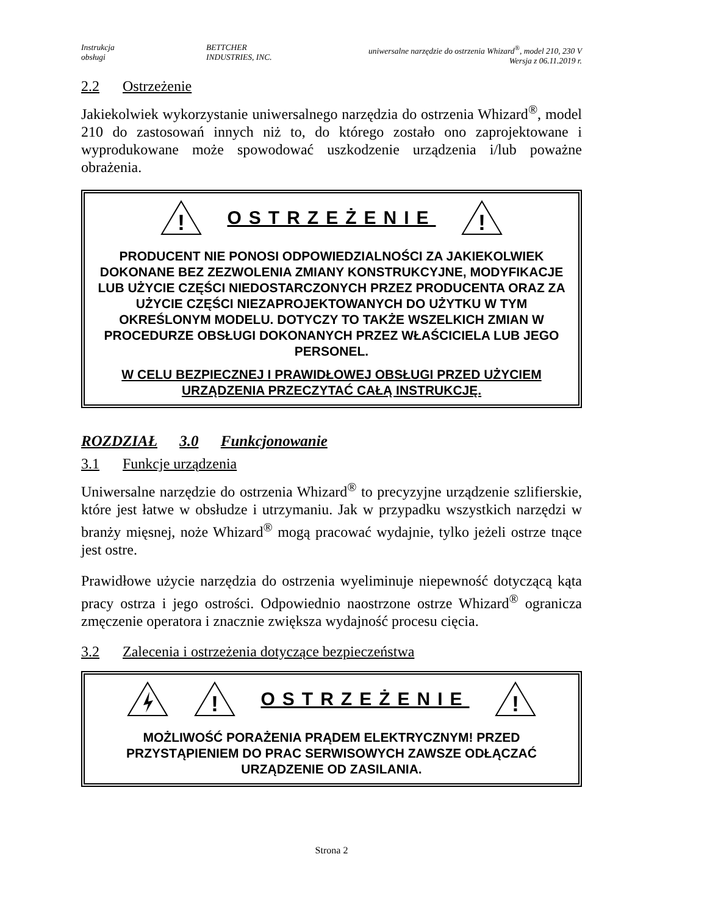Instrukcja
obsługi
BETTCHER
INDUSTRIES, INC.
uniwersalne narzędzie do ostrzenia Whizard<sup>®</sup>, model 210, 230 V
Wersja z 06.11.2019 r.
2.2 Ostrzeżenie
Jakiekolwiek wykorzystanie uniwersalnego narzędzia do ostrzenia Whizard<sup>®</sup>, model 210 do zastosowań innych niż to, do którego zostało ono zaprojektowane i wyprodukowane może spowodować uszkodzenie urządzenia i/lub poważne obrażenia.
!
OSTRZEŻENIE
!
PRODUCENT NIE PONOSI ODPOWIEDZIALNOŚCI ZA JAKIEKOLWIEK DOKONANE BEZ ZEZWOLENIA ZMIANY KONSTRUKCYJNE, MODYFIKACJE LUB UŻYCIE CZĘŚCI NIEDOSTARCZONYCH PRZEZ PRODUCENTA ORAZ ZA UŻYCIE CZĘŚCI NIEZAPROJEKTOWANYCH DO UŻYTKU W TYM OKREŚLONYM MODELU. DOTYCZY TO TAKŻE WSZELKICH ZMIAN W PROCEDURZE OBSŁUGI DOKONANYCH PRZEZ WŁAŚCICIELA LUB JEGO PERSONEL.
W CELU BEZPIECZNEJ I PRAWIDŁOWEJ OBSŁUGI PRZED UŻYCIEM URZĄDZENIA PRZECZYTAĆ CAŁĄ INSTRUKCJĘ.
ROZDZIAŁ 3.0 Funkcjonowanie
3.1 Funkcje urządzenia
Uniwersalne narzędzie do ostrzenia Whizard<sup>®</sup> to precyzyjne urządzenie szlifierskie, które jest łatwe w obsłudze i utrzymaniu. Jak w przypadku wszystkich narzędzi w branży mięsnej, noże Whizard<sup>®</sup> mogą pracować wydajnie, tylko jeżeli ostrze tnące jest ostre.
Prawidłowe użycie narzędzia do ostrzenia wyeliminuje niepewność dotyczącą kąta pracy ostrza i jego ostrości. Odpowiednio naostrzone ostrze Whizard<sup>®</sup> ogranicza zmęczenie operatora i znacznie zwiększa wydajność procesu cięcia.
3.2 Zalecenia i ostrzeżenia dotyczące bezpieczeństwa
!
OSTRZEŻENIE
!
MOŻLIWOŚĆ PORAŻENIA PRĄDEM ELEKTRYCZNYM! PRZED PRZYSTĄPIENIEM DO PRAC SERWISOWYCH ZAWSZE ODŁĄCZAĆ URZĄDZENIE OD ZASILANIA.
Strona 2